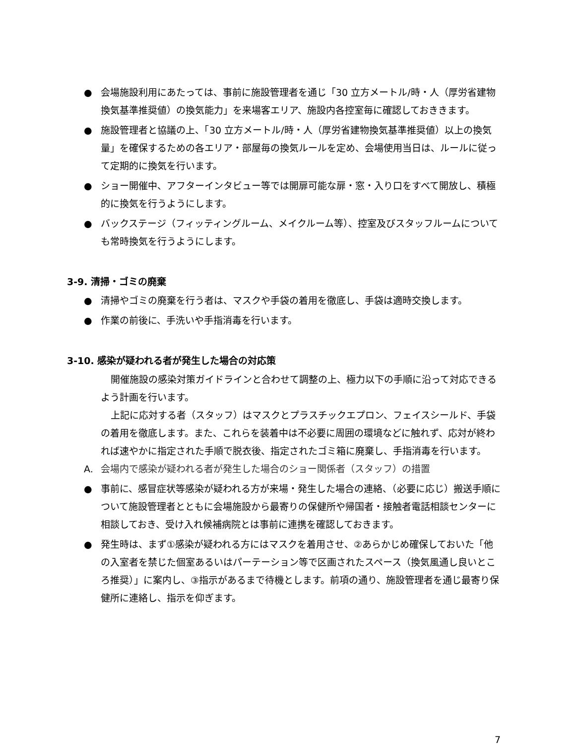● 会場施設利用にあたっては、事前に施設管理者を通じ「30 立方メートル/時・人（厚労省建物換気基準推奨値）の換気能力」を来場客エリア、施設内各控室毎に確認しておききます。
● 施設管理者と協議の上、「30 立方メートル/時・人（厚労省建物換気基準推奨値）以上の換気量」を確保するための各エリア・部屋毎の換気ルールを定め、会場使用当日は、ルールに従って定期的に換気を行います。
● ショー開催中、アフターインタビュー等では開扉可能な扉・窓・入り口をすべて開放し、積極的に換気を行うようにします。
● バックステージ（フィッティングルーム、メイクルーム等）、控室及びスタッフルームについても常時換気を行うようにします。
3-9. 清掃・ゴミの廃棄
● 清掃やゴミの廃棄を行う者は、マスクや手袋の着用を徹底し、手袋は適時交換します。
● 作業の前後に、手洗いや手指消毒を行います。
3-10. 感染が疑われる者が発生した場合の対応策
開催施設の感染対策ガイドラインと合わせて調整の上、極力以下の手順に沿って対応できるよう計画を行います。
上記に応対する者（スタッフ）はマスクとプラスチックエプロン、フェイスシールド、手袋の着用を徹底します。また、これらを装着中は不必要に周囲の環境などに触れず、応対が終われば速やかに指定された手順で脱衣後、指定されたゴミ箱に廃棄し、手指消毒を行います。
A. 会場内で感染が疑われる者が発生した場合のショー関係者（スタッフ）の措置
● 事前に、感冒症状等感染が疑われる方が来場・発生した場合の連絡、（必要に応じ）搬送手順について施設管理者とともに会場施設から最寄りの保健所や帰国者・接触者電話相談センターに相談しておき、受け入れ候補病院とは事前に連携を確認しておきます。
● 発生時は、まず①感染が疑われる方にはマスクを着用させ、②あらかじめ確保しておいた「他の入室者を禁じた個室あるいはパーテーション等で区画されたスペース（換気風通し良いところ推奨）」に案内し、③指示があるまで待機とします。前項の通り、施設管理者を通じ最寄り保健所に連絡し、指示を仰ぎます。
7